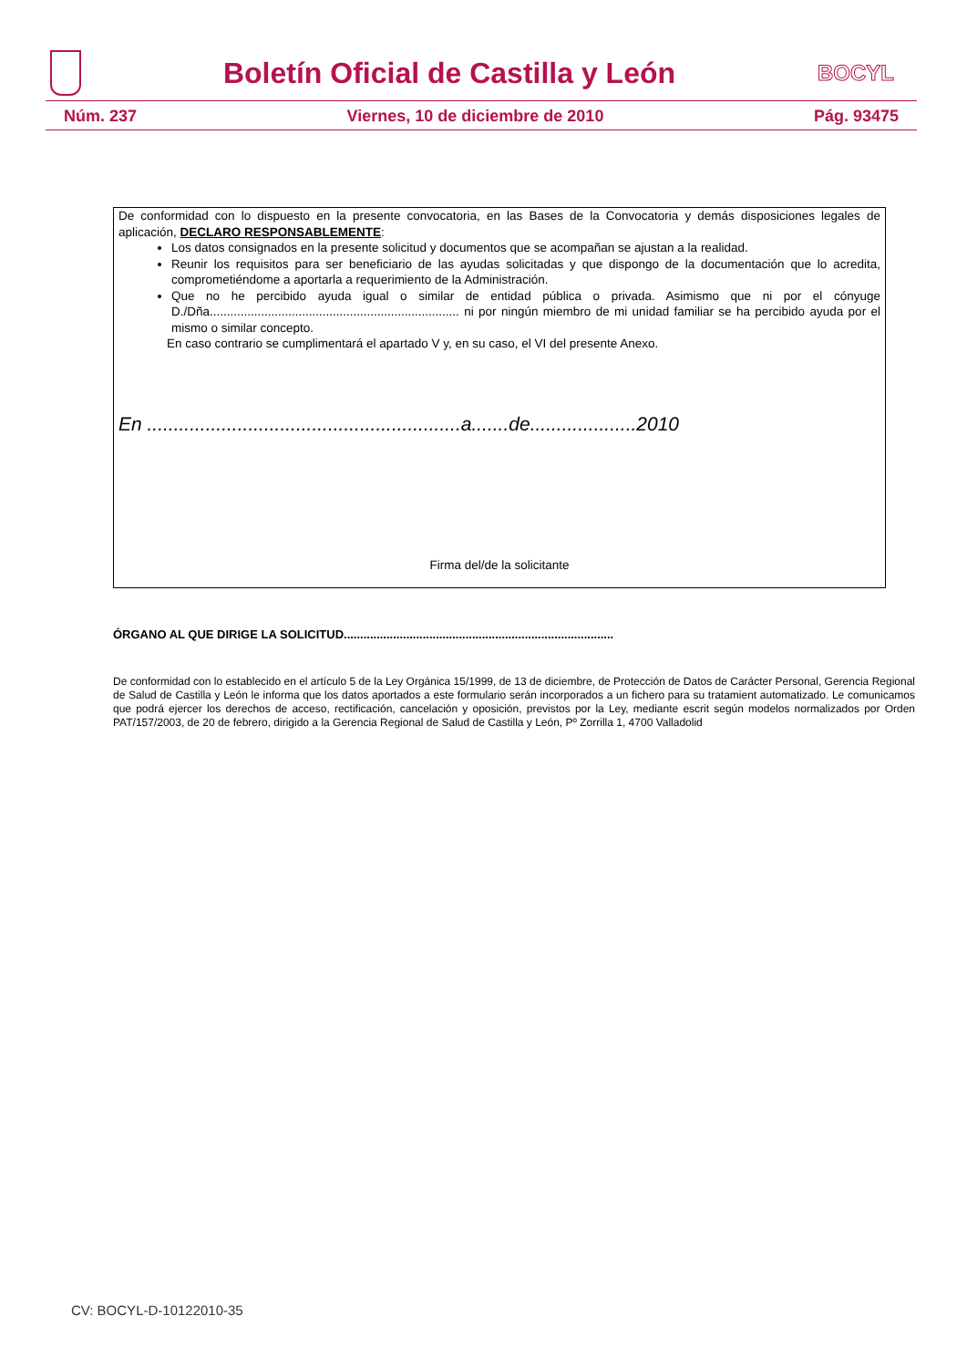Boletín Oficial de Castilla y León
BOCYL
Núm. 237 Viernes, 10 de diciembre de 2010 Pág. 93475
De conformidad con lo dispuesto en la presente convocatoria, en las Bases de la Convocatoria y demás disposiciones legales de aplicación, DECLARO RESPONSABLEMENTE:
Los datos consignados en la presente solicitud y documentos que se acompañan se ajustan a la realidad.
Reunir los requisitos para ser beneficiario de las ayudas solicitadas y que dispongo de la documentación que lo acredita, comprometiéndome a aportarla a requerimiento de la Administración.
Que no he percibido ayuda igual o similar de entidad pública o privada. Asimismo que ni por el cónyuge D./Dña......................................................................... ni por ningún miembro de mi unidad familiar se ha percibido ayuda por el mismo o similar concepto.
En caso contrario se cumplimentará el apartado V y, en su caso, el VI del presente Anexo.
En ...........................................................a.......de....................2010
Firma del/de la solicitante
ÓRGANO AL QUE DIRIGE LA SOLICITUD..................................................................................
De conformidad con lo establecido en el artículo 5 de la Ley Orgánica 15/1999, de 13 de diciembre, de Protección de Datos de Carácter Personal, Gerencia Regional de Salud de Castilla y León le informa que los datos aportados a este formulario serán incorporados a un fichero para su tratamient automatizado. Le comunicamos que podrá ejercer los derechos de acceso, rectificación, cancelación y oposición, previstos por la Ley, mediante escrit según modelos normalizados por Orden PAT/157/2003, de 20 de febrero, dirigido a la Gerencia Regional de Salud de Castilla y León, Pº Zorrilla 1, 4700 Valladolid
CV: BOCYL-D-10122010-35